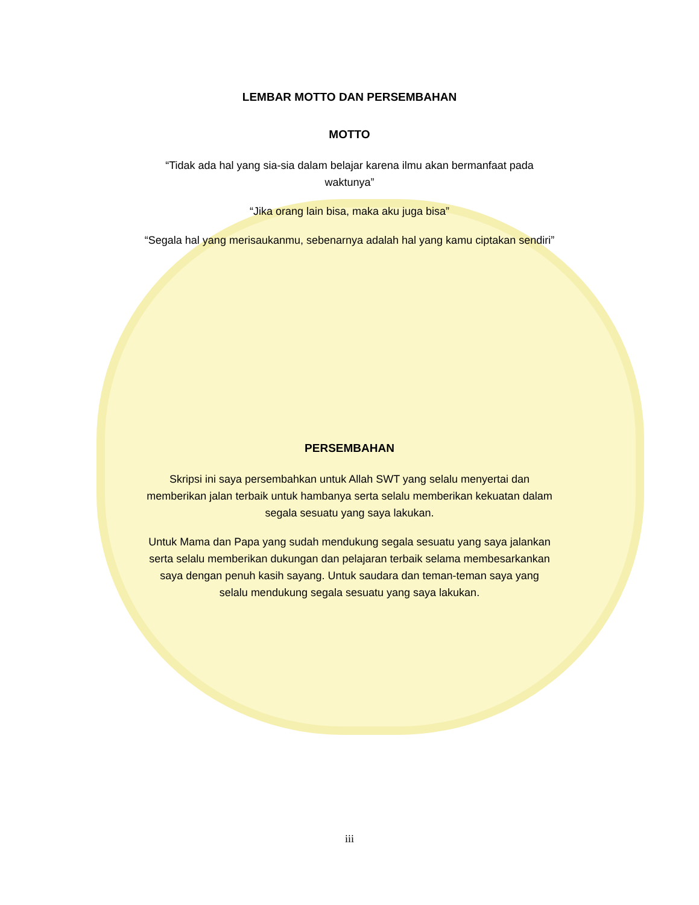LEMBAR MOTTO DAN PERSEMBAHAN
MOTTO
“Tidak ada hal yang sia-sia dalam belajar karena ilmu akan bermanfaat pada waktunya”
“Jika orang lain bisa, maka aku juga bisa”
“Segala hal yang merisaukanmu, sebenarnya adalah hal yang kamu ciptakan sendiri”
PERSEMBAHAN
Skripsi ini saya persembahkan untuk Allah SWT yang selalu menyertai dan memberikan jalan terbaik untuk hambanya serta selalu memberikan kekuatan dalam segala sesuatu yang saya lakukan.
Untuk Mama dan Papa yang sudah mendukung segala sesuatu yang saya jalankan serta selalu memberikan dukungan dan pelajaran terbaik selama membesarkankan saya dengan penuh kasih sayang. Untuk saudara dan teman-teman saya yang selalu mendukung segala sesuatu yang saya lakukan.
iii